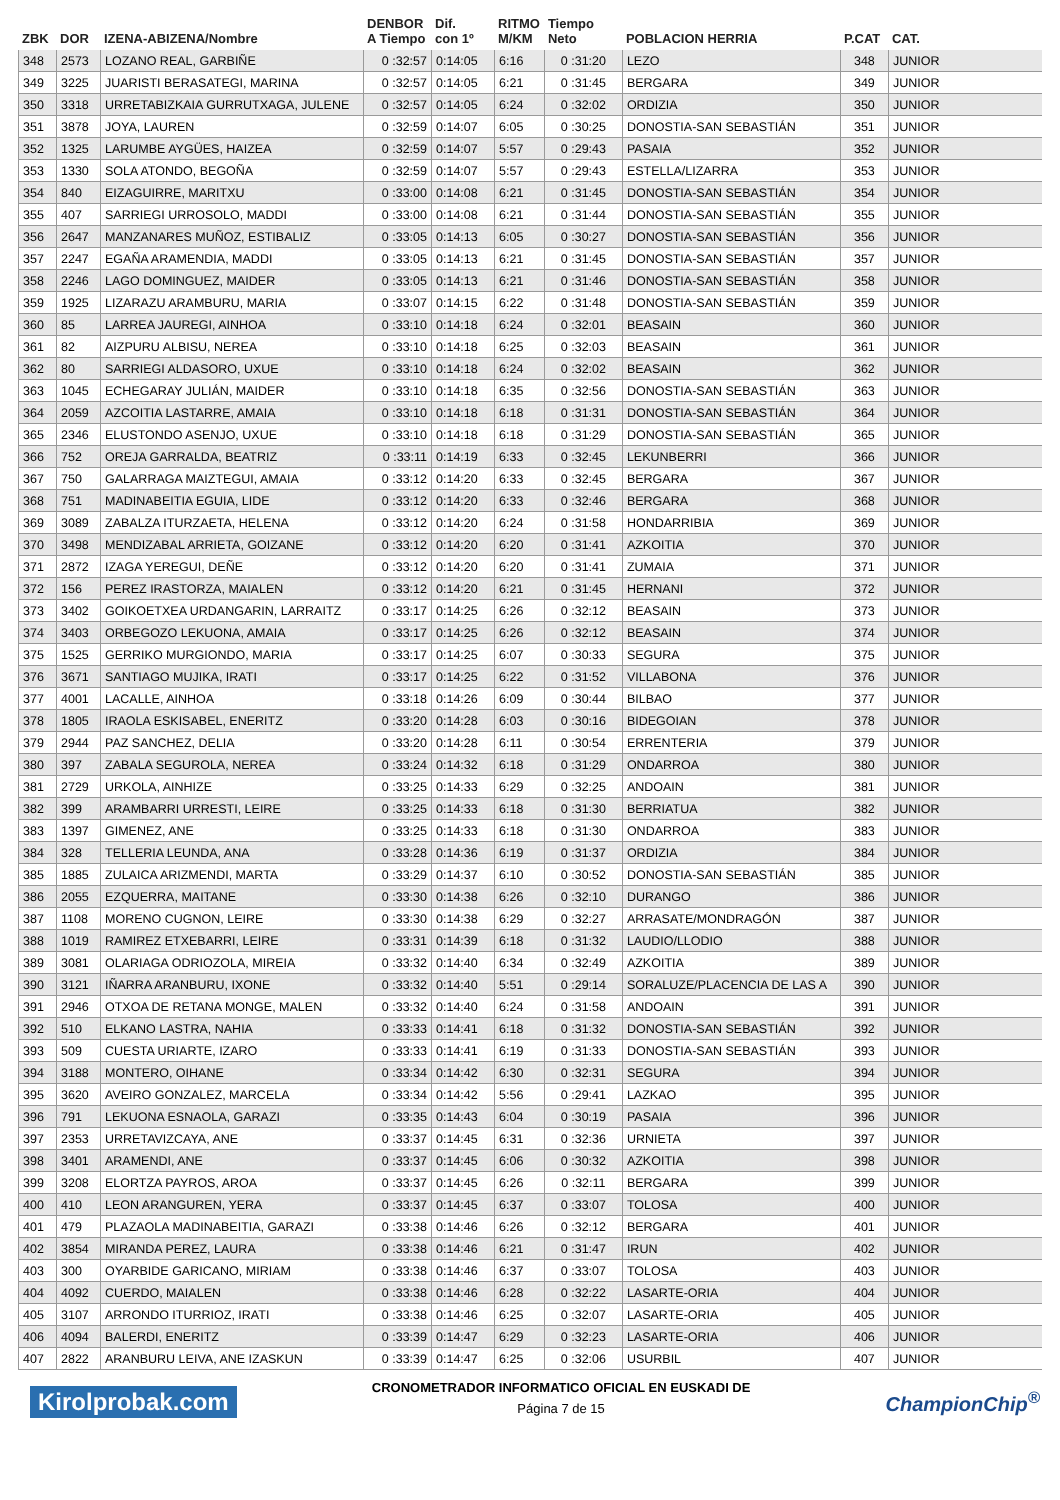| ZBK | DOR | IZENA-ABIZENA/Nombre | DENBOR A Tiempo | Dif. con 1º | RITMO M/KM | Tiempo Neto | POBLACION HERRIA | P.CAT | CAT. |
| --- | --- | --- | --- | --- | --- | --- | --- | --- | --- |
| 348 | 2573 | LOZANO REAL, GARBIÑE | 0 :32:57 | 0:14:05 | 6:16 | 0 :31:20 | LEZO | 348 | JUNIOR |
| 349 | 3225 | JUARISTI BERASATEGI, MARINA | 0 :32:57 | 0:14:05 | 6:21 | 0 :31:45 | BERGARA | 349 | JUNIOR |
| 350 | 3318 | URRETABIZKAIA GURRUTXAGA, JULENE | 0 :32:57 | 0:14:05 | 6:24 | 0 :32:02 | ORDIZIA | 350 | JUNIOR |
| 351 | 3878 | JOYA, LAUREN | 0 :32:59 | 0:14:07 | 6:05 | 0 :30:25 | DONOSTIA-SAN SEBASTIÁN | 351 | JUNIOR |
| 352 | 1325 | LARUMBE AYGÜES, HAIZEA | 0 :32:59 | 0:14:07 | 5:57 | 0 :29:43 | PASAIA | 352 | JUNIOR |
| 353 | 1330 | SOLA ATONDO, BEGOÑA | 0 :32:59 | 0:14:07 | 5:57 | 0 :29:43 | ESTELLA/LIZARRA | 353 | JUNIOR |
| 354 | 840 | EIZAGUIRRE, MARITXU | 0 :33:00 | 0:14:08 | 6:21 | 0 :31:45 | DONOSTIA-SAN SEBASTIÁN | 354 | JUNIOR |
| 355 | 407 | SARRIEGI URROSOLO, MADDI | 0 :33:00 | 0:14:08 | 6:21 | 0 :31:44 | DONOSTIA-SAN SEBASTIÁN | 355 | JUNIOR |
| 356 | 2647 | MANZANARES MUÑOZ, ESTIBALIZ | 0 :33:05 | 0:14:13 | 6:05 | 0 :30:27 | DONOSTIA-SAN SEBASTIÁN | 356 | JUNIOR |
| 357 | 2247 | EGAÑA ARAMENDIA, MADDI | 0 :33:05 | 0:14:13 | 6:21 | 0 :31:45 | DONOSTIA-SAN SEBASTIÁN | 357 | JUNIOR |
| 358 | 2246 | LAGO DOMINGUEZ, MAIDER | 0 :33:05 | 0:14:13 | 6:21 | 0 :31:46 | DONOSTIA-SAN SEBASTIÁN | 358 | JUNIOR |
| 359 | 1925 | LIZARAZU ARAMBURU, MARIA | 0 :33:07 | 0:14:15 | 6:22 | 0 :31:48 | DONOSTIA-SAN SEBASTIÁN | 359 | JUNIOR |
| 360 | 85 | LARREA JAUREGI, AINHOA | 0 :33:10 | 0:14:18 | 6:24 | 0 :32:01 | BEASAIN | 360 | JUNIOR |
| 361 | 82 | AIZPURU ALBISU, NEREA | 0 :33:10 | 0:14:18 | 6:25 | 0 :32:03 | BEASAIN | 361 | JUNIOR |
| 362 | 80 | SARRIEGI ALDASORO, UXUE | 0 :33:10 | 0:14:18 | 6:24 | 0 :32:02 | BEASAIN | 362 | JUNIOR |
| 363 | 1045 | ECHEGARAY JULIÁN, MAIDER | 0 :33:10 | 0:14:18 | 6:35 | 0 :32:56 | DONOSTIA-SAN SEBASTIÁN | 363 | JUNIOR |
| 364 | 2059 | AZCOITIA LASTARRE, AMAIA | 0 :33:10 | 0:14:18 | 6:18 | 0 :31:31 | DONOSTIA-SAN SEBASTIÁN | 364 | JUNIOR |
| 365 | 2346 | ELUSTONDO ASENJO, UXUE | 0 :33:10 | 0:14:18 | 6:18 | 0 :31:29 | DONOSTIA-SAN SEBASTIÁN | 365 | JUNIOR |
| 366 | 752 | OREJA GARRALDA, BEATRIZ | 0 :33:11 | 0:14:19 | 6:33 | 0 :32:45 | LEKUNBERRI | 366 | JUNIOR |
| 367 | 750 | GALARRAGA MAIZTEGUI, AMAIA | 0 :33:12 | 0:14:20 | 6:33 | 0 :32:45 | BERGARA | 367 | JUNIOR |
| 368 | 751 | MADINABEITIA EGUIA, LIDE | 0 :33:12 | 0:14:20 | 6:33 | 0 :32:46 | BERGARA | 368 | JUNIOR |
| 369 | 3089 | ZABALZA ITURZAETA, HELENA | 0 :33:12 | 0:14:20 | 6:24 | 0 :31:58 | HONDARRIBIA | 369 | JUNIOR |
| 370 | 3498 | MENDIZABAL ARRIETA, GOIZANE | 0 :33:12 | 0:14:20 | 6:20 | 0 :31:41 | AZKOITIA | 370 | JUNIOR |
| 371 | 2872 | IZAGA YEREGUI, DEÑE | 0 :33:12 | 0:14:20 | 6:20 | 0 :31:41 | ZUMAIA | 371 | JUNIOR |
| 372 | 156 | PEREZ IRASTORZA, MAIALEN | 0 :33:12 | 0:14:20 | 6:21 | 0 :31:45 | HERNANI | 372 | JUNIOR |
| 373 | 3402 | GOIKOETXEA URDANGARIN, LARRAITZ | 0 :33:17 | 0:14:25 | 6:26 | 0 :32:12 | BEASAIN | 373 | JUNIOR |
| 374 | 3403 | ORBEGOZO LEKUONA, AMAIA | 0 :33:17 | 0:14:25 | 6:26 | 0 :32:12 | BEASAIN | 374 | JUNIOR |
| 375 | 1525 | GERRIKO MURGIONDO, MARIA | 0 :33:17 | 0:14:25 | 6:07 | 0 :30:33 | SEGURA | 375 | JUNIOR |
| 376 | 3671 | SANTIAGO MUJIKA, IRATI | 0 :33:17 | 0:14:25 | 6:22 | 0 :31:52 | VILLABONA | 376 | JUNIOR |
| 377 | 4001 | LACALLE, AINHOA | 0 :33:18 | 0:14:26 | 6:09 | 0 :30:44 | BILBAO | 377 | JUNIOR |
| 378 | 1805 | IRAOLA ESKISABEL, ENERITZ | 0 :33:20 | 0:14:28 | 6:03 | 0 :30:16 | BIDEGOIAN | 378 | JUNIOR |
| 379 | 2944 | PAZ SANCHEZ, DELIA | 0 :33:20 | 0:14:28 | 6:11 | 0 :30:54 | ERRENTERIA | 379 | JUNIOR |
| 380 | 397 | ZABALA SEGUROLA, NEREA | 0 :33:24 | 0:14:32 | 6:18 | 0 :31:29 | ONDARROA | 380 | JUNIOR |
| 381 | 2729 | URKOLA, AINHIZE | 0 :33:25 | 0:14:33 | 6:29 | 0 :32:25 | ANDOAIN | 381 | JUNIOR |
| 382 | 399 | ARAMBARRI URRESTI, LEIRE | 0 :33:25 | 0:14:33 | 6:18 | 0 :31:30 | BERRIATUA | 382 | JUNIOR |
| 383 | 1397 | GIMENEZ, ANE | 0 :33:25 | 0:14:33 | 6:18 | 0 :31:30 | ONDARROA | 383 | JUNIOR |
| 384 | 328 | TELLERIA LEUNDA, ANA | 0 :33:28 | 0:14:36 | 6:19 | 0 :31:37 | ORDIZIA | 384 | JUNIOR |
| 385 | 1885 | ZULAICA ARIZMENDI, MARTA | 0 :33:29 | 0:14:37 | 6:10 | 0 :30:52 | DONOSTIA-SAN SEBASTIÁN | 385 | JUNIOR |
| 386 | 2055 | EZQUERRA, MAITANE | 0 :33:30 | 0:14:38 | 6:26 | 0 :32:10 | DURANGO | 386 | JUNIOR |
| 387 | 1108 | MORENO CUGNON, LEIRE | 0 :33:30 | 0:14:38 | 6:29 | 0 :32:27 | ARRASATE/MONDRAGÓN | 387 | JUNIOR |
| 388 | 1019 | RAMIREZ ETXEBARRI, LEIRE | 0 :33:31 | 0:14:39 | 6:18 | 0 :31:32 | LAUDIO/LLODIO | 388 | JUNIOR |
| 389 | 3081 | OLARIAGA ODRIOZOLA, MIREIA | 0 :33:32 | 0:14:40 | 6:34 | 0 :32:49 | AZKOITIA | 389 | JUNIOR |
| 390 | 3121 | IÑARRA ARANBURU, IXONE | 0 :33:32 | 0:14:40 | 5:51 | 0 :29:14 | SORALUZE/PLACENCIA DE LAS A | 390 | JUNIOR |
| 391 | 2946 | OTXOA DE RETANA MONGE, MALEN | 0 :33:32 | 0:14:40 | 6:24 | 0 :31:58 | ANDOAIN | 391 | JUNIOR |
| 392 | 510 | ELKANO LASTRA, NAHIA | 0 :33:33 | 0:14:41 | 6:18 | 0 :31:32 | DONOSTIA-SAN SEBASTIÁN | 392 | JUNIOR |
| 393 | 509 | CUESTA URIARTE, IZARO | 0 :33:33 | 0:14:41 | 6:19 | 0 :31:33 | DONOSTIA-SAN SEBASTIÁN | 393 | JUNIOR |
| 394 | 3188 | MONTERO, OIHANE | 0 :33:34 | 0:14:42 | 6:30 | 0 :32:31 | SEGURA | 394 | JUNIOR |
| 395 | 3620 | AVEIRO GONZALEZ, MARCELA | 0 :33:34 | 0:14:42 | 5:56 | 0 :29:41 | LAZKAO | 395 | JUNIOR |
| 396 | 791 | LEKUONA ESNAOLA, GARAZI | 0 :33:35 | 0:14:43 | 6:04 | 0 :30:19 | PASAIA | 396 | JUNIOR |
| 397 | 2353 | URRETAVIZCAYA, ANE | 0 :33:37 | 0:14:45 | 6:31 | 0 :32:36 | URNIETA | 397 | JUNIOR |
| 398 | 3401 | ARAMENDI, ANE | 0 :33:37 | 0:14:45 | 6:06 | 0 :30:32 | AZKOITIA | 398 | JUNIOR |
| 399 | 3208 | ELORTZA PAYROS, AROA | 0 :33:37 | 0:14:45 | 6:26 | 0 :32:11 | BERGARA | 399 | JUNIOR |
| 400 | 410 | LEON ARANGUREN, YERA | 0 :33:37 | 0:14:45 | 6:37 | 0 :33:07 | TOLOSA | 400 | JUNIOR |
| 401 | 479 | PLAZAOLA MADINABEITIA, GARAZI | 0 :33:38 | 0:14:46 | 6:26 | 0 :32:12 | BERGARA | 401 | JUNIOR |
| 402 | 3854 | MIRANDA PEREZ, LAURA | 0 :33:38 | 0:14:46 | 6:21 | 0 :31:47 | IRUN | 402 | JUNIOR |
| 403 | 300 | OYARBIDE GARICANO, MIRIAM | 0 :33:38 | 0:14:46 | 6:37 | 0 :33:07 | TOLOSA | 403 | JUNIOR |
| 404 | 4092 | CUERDO, MAIALEN | 0 :33:38 | 0:14:46 | 6:28 | 0 :32:22 | LASARTE-ORIA | 404 | JUNIOR |
| 405 | 3107 | ARRONDO ITURRIOZ, IRATI | 0 :33:38 | 0:14:46 | 6:25 | 0 :32:07 | LASARTE-ORIA | 405 | JUNIOR |
| 406 | 4094 | BALERDI, ENERITZ | 0 :33:39 | 0:14:47 | 6:29 | 0 :32:23 | LASARTE-ORIA | 406 | JUNIOR |
| 407 | 2822 | ARANBURU LEIVA, ANE IZASKUN | 0 :33:39 | 0:14:47 | 6:25 | 0 :32:06 | USURBIL | 407 | JUNIOR |
Kirolprobak.com
CRONOMETRADOR INFORMATICO OFICIAL EN EUSKADI DE
Página 7 de 15
ChampionChip<sup>®</sup>